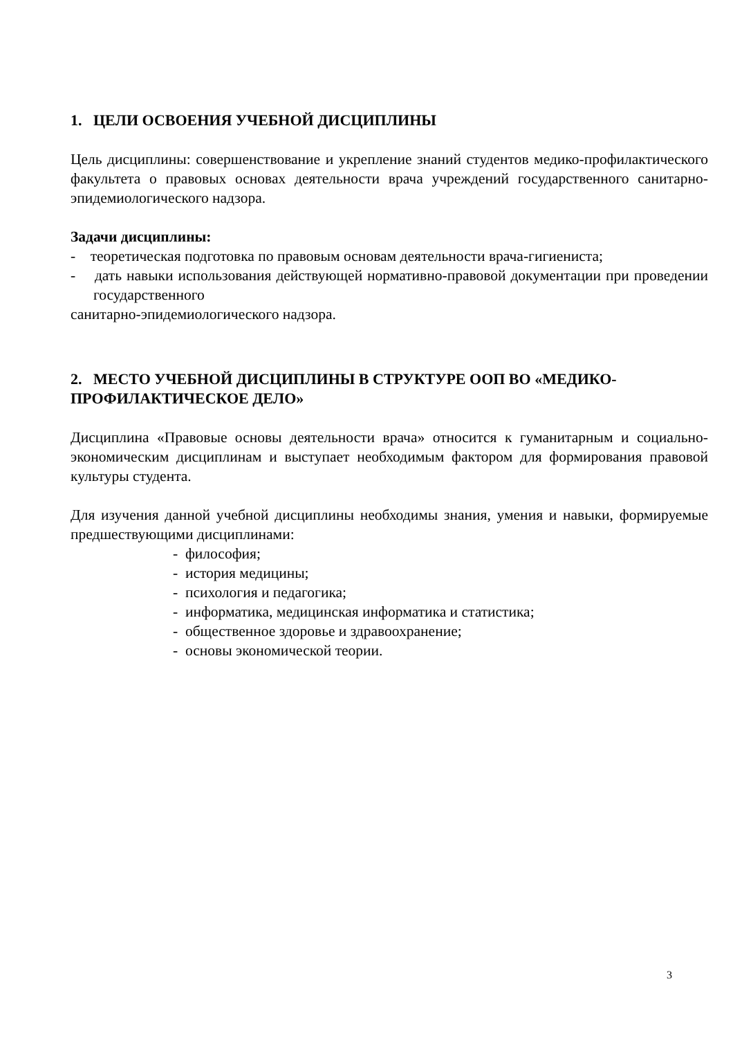1. ЦЕЛИ ОСВОЕНИЯ УЧЕБНОЙ ДИСЦИПЛИНЫ
Цель дисциплины: совершенствование и укрепление знаний студентов медико-профилактического факультета о правовых основах деятельности врача учреждений государственного санитарно-эпидемиологического надзора.
Задачи дисциплины:
- теоретическая подготовка по правовым основам деятельности врача-гигиениста;
- дать навыки использования действующей нормативно-правовой документации при проведении государственного
санитарно-эпидемиологического надзора.
2. МЕСТО УЧЕБНОЙ ДИСЦИПЛИНЫ В СТРУКТУРЕ ООП ВО «МЕДИКО-ПРОФИЛАКТИЧЕСКОЕ ДЕЛО»
Дисциплина «Правовые основы деятельности врача» относится к гуманитарным и социально-экономическим дисциплинам и выступает необходимым фактором для формирования правовой культуры студента.
Для изучения данной учебной дисциплины необходимы знания, умения и навыки, формируемые предшествующими дисциплинами:
- философия;
- история медицины;
- психология и педагогика;
- информатика, медицинская информатика и статистика;
- общественное здоровье и здравоохранение;
- основы экономической теории.
3